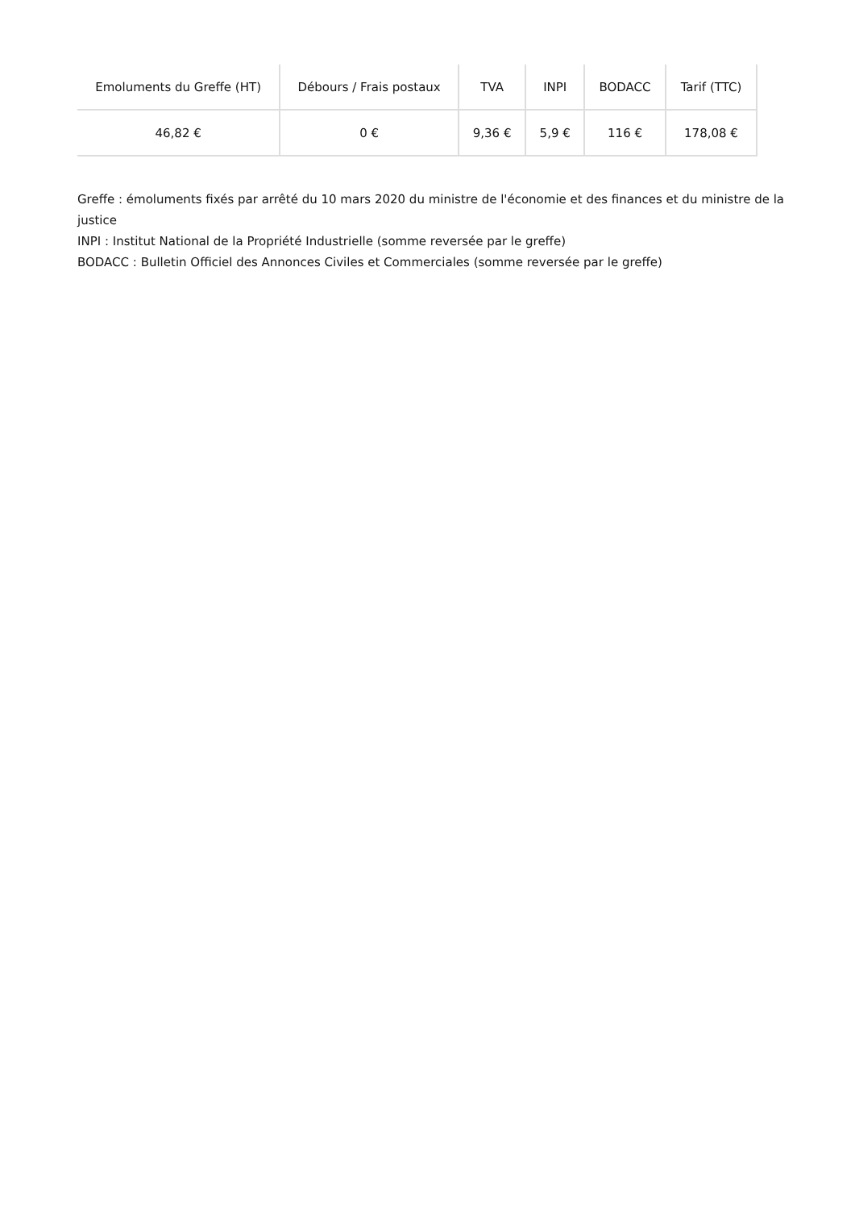| Emoluments du Greffe (HT) | Débours / Frais postaux | TVA | INPI | BODACC | Tarif (TTC) |
| --- | --- | --- | --- | --- | --- |
| 46,82 € | 0 € | 9,36 € | 5,9 € | 116 € | 178,08 € |
Greffe : émoluments fixés par arrêté du 10 mars 2020 du ministre de l'économie et des finances et du ministre de la justice
INPI : Institut National de la Propriété Industrielle (somme reversée par le greffe)
BODACC : Bulletin Officiel des Annonces Civiles et Commerciales (somme reversée par le greffe)